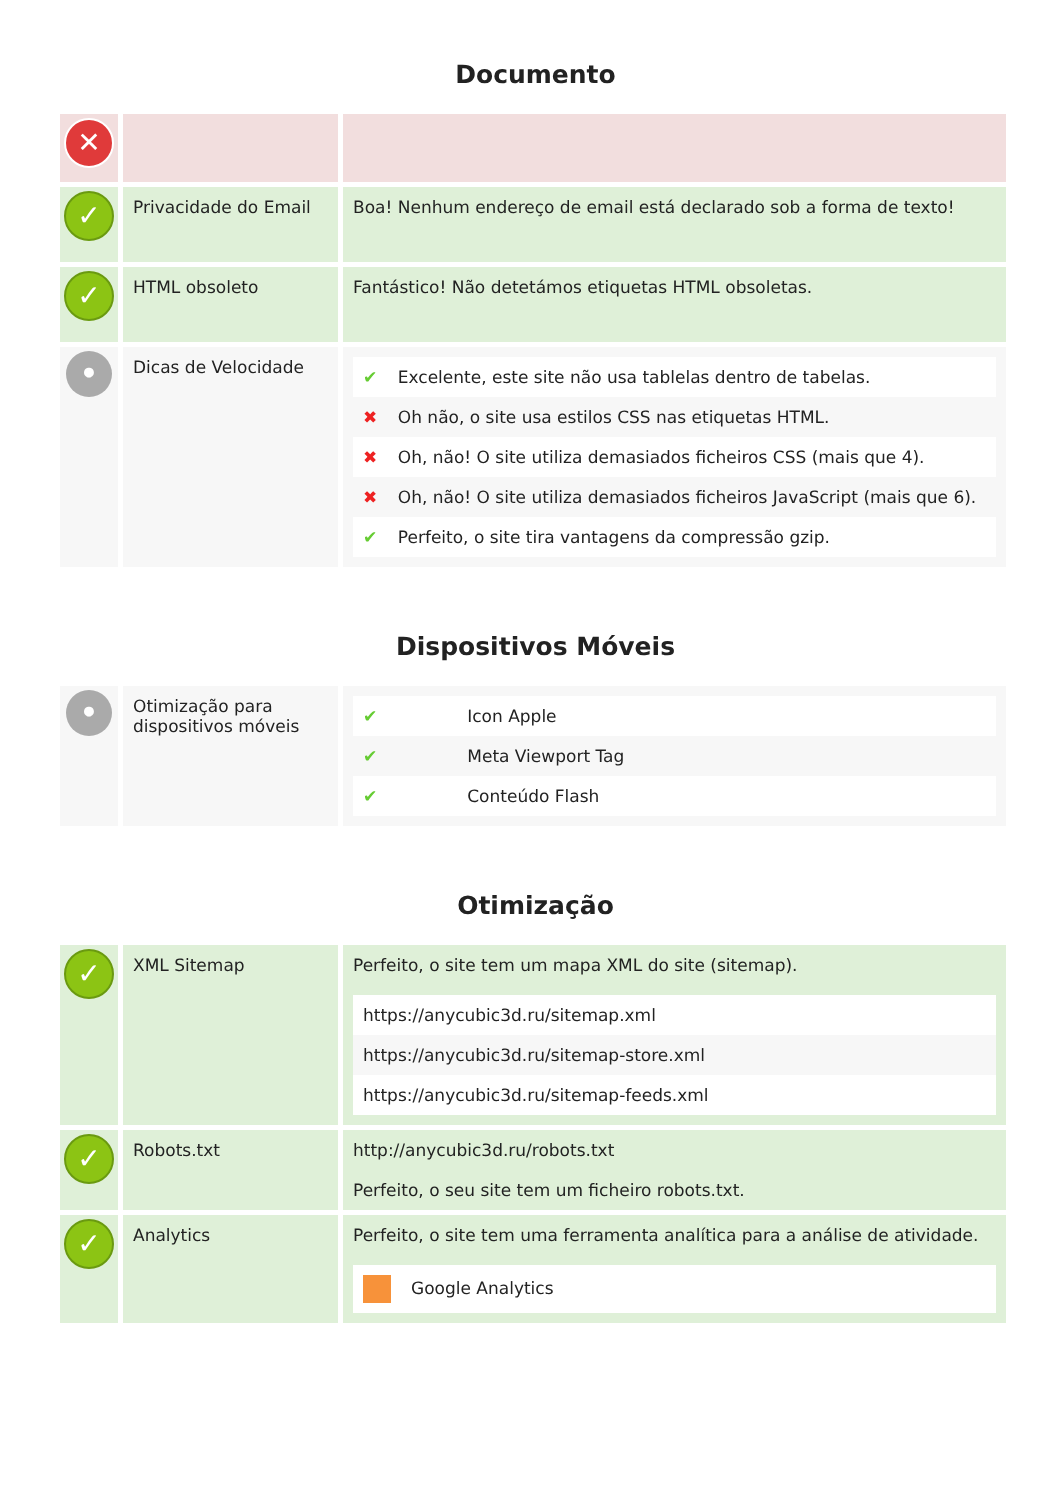Documento
| ✕ | | |
| ✓ | Privacidade do Email | Boa! Nenhum endereço de email está declarado sob a forma de texto! |
| ✓ | HTML obsoleto | Fantástico! Não detetámos etiquetas HTML obsoletas. |
| • | Dicas de Velocidade | / ✔ / Excelente, este site não usa tablelas dentro de tabelas. / / ✖ / Oh não, o site usa estilos CSS nas etiquetas HTML. / / ✖ / Oh, não! O site utiliza demasiados ficheiros CSS (mais que 4). / / ✖ / Oh, não! O site utiliza demasiados ficheiros JavaScript (mais que 6). / / ✔ / Perfeito, o site tira vantagens da compressão gzip. / |
Dispositivos Móveis
| • | Otimização para dispositivos móveis | / ✔ / Icon Apple / / ✔ / Meta Viewport Tag / / ✔ / Conteúdo Flash / |
Otimização
| ✓ | XML Sitemap | Perfeito, o site tem um mapa XML do site (sitemap). / https://anycubic3d.ru/sitemap.xml / / https://anycubic3d.ru/sitemap-store.xml / / https://anycubic3d.ru/sitemap-feeds.xml / |
| ✓ | Robots.txt | http://anycubic3d.ru/robots.txt Perfeito, o seu site tem um ficheiro robots.txt. |
| ✓ | Analytics | Perfeito, o site tem uma ferramenta analítica para a análise de atividade. / Google Analytics / |